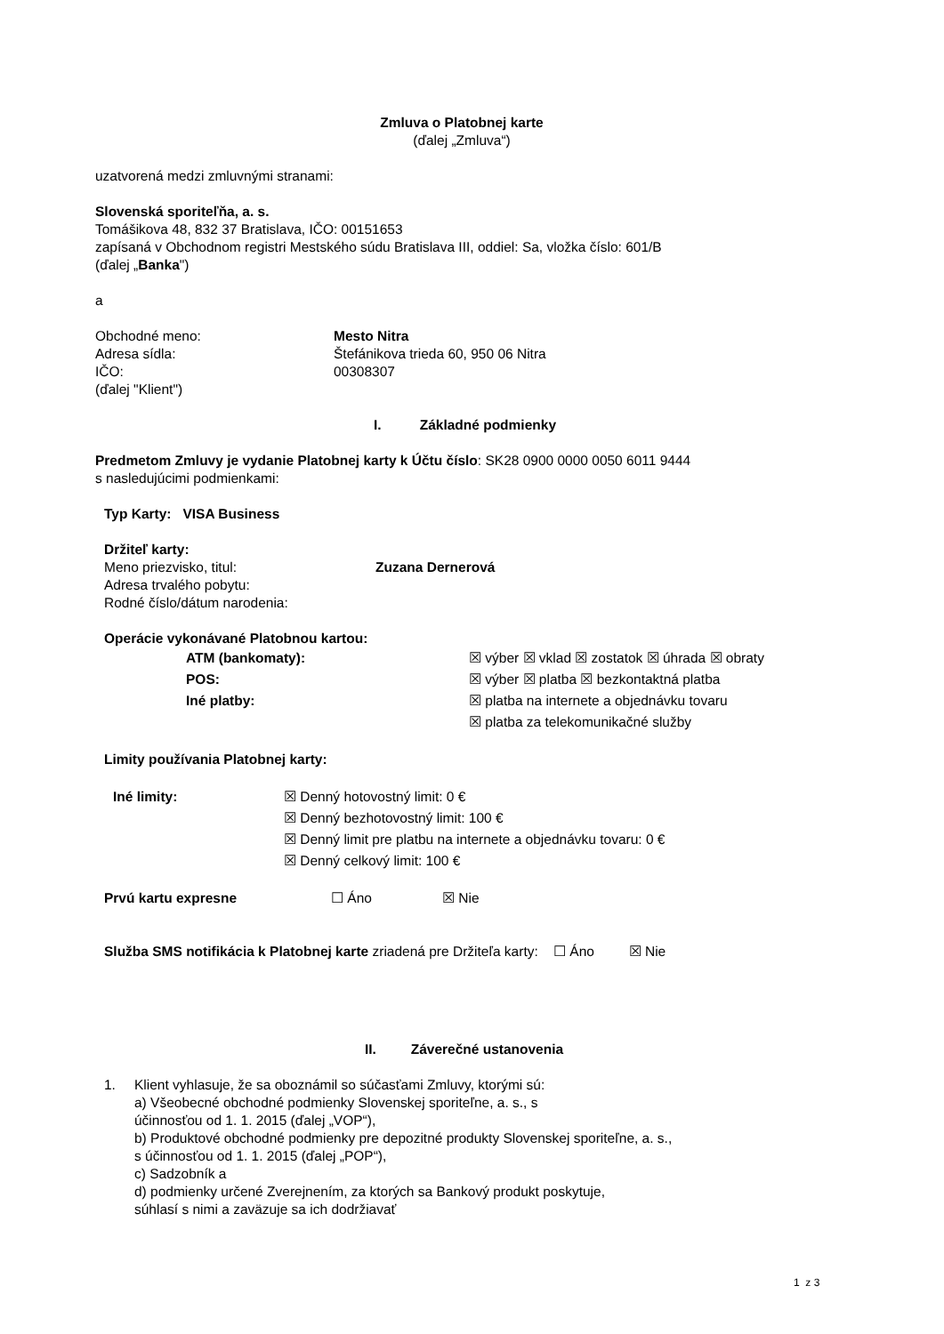Zmluva o Platobnej karte
(ďalej „Zmluva“)
uzatvorená medzi zmluvnými stranami:
Slovenská sporiteľňa, a. s.
Tomášikova 48, 832 37 Bratislava, IČO: 00151653
zapísaná v Obchodnom registri Mestského súdu Bratislava III, oddiel: Sa, vložka číslo: 601/B
(ďalej „Banka")
a
Obchodné meno: Mesto Nitra
Adresa sídla: Štefánikova trieda 60, 950 06 Nitra
IČO: 00308307
(ďalej "Klient")
I. Základné podmienky
Predmetom Zmluvy je vydanie Platobnej karty k Účtu číslo: SK28 0900 0000 0050 6011 9444
s nasledujúcimi podmienkami:
Typ Karty: VISA Business
Držiteľ karty:
Meno priezvisko, titul: Zuzana Dernerová
Adresa trvalého pobytu:
Rodné číslo/dátum narodenia:
Operácie vykonávané Platobnou kartou:
ATM (bankomaty):
POS:
Iné platby:
☒ výber ☒ vklad ☒ zostatok ☒ úhrada ☒ obraty
☒ výber ☒ platba ☒ bezkontaktná platba
☒ platba na internete a objednávku tovaru
☒ platba za telekomunikačné služby
Limity používania Platobnej karty:
Iné limity: ☒ Denný hotovostný limit: 0 €
☒ Denný bezhotovostný limit: 100 €
☒ Denný limit pre platbu na internete a objednávku tovaru: 0 €
☒ Denný celkový limit: 100 €
Prvú kartu expresne ☐ Áno ☒ Nie
Služba SMS notifikácia k Platobnej karte zriadená pre Držiteľa karty: ☐ Áno ☒ Nie
II. Záverečné ustanovenia
1. Klient vyhlasuje, že sa oboznámil so súčasťami Zmluvy, ktorými sú:
a) Všeobecné obchodné podmienky Slovenskej sporiteľne, a. s., s
účinnosťou od 1. 1. 2015 (ďalej „VOP“),
b) Produktové obchodné podmienky pre depozitné produkty Slovenskej sporiteľne, a. s.,
s účinnosťou od 1. 1. 2015 (ďalej „POP“),
c) Sadzobník a
d) podmienky určené Zverejnením, za ktorých sa Bankový produkt poskytuje,
súhlasí s nimi a zaväzuje sa ich dodržiavať
1 z 3